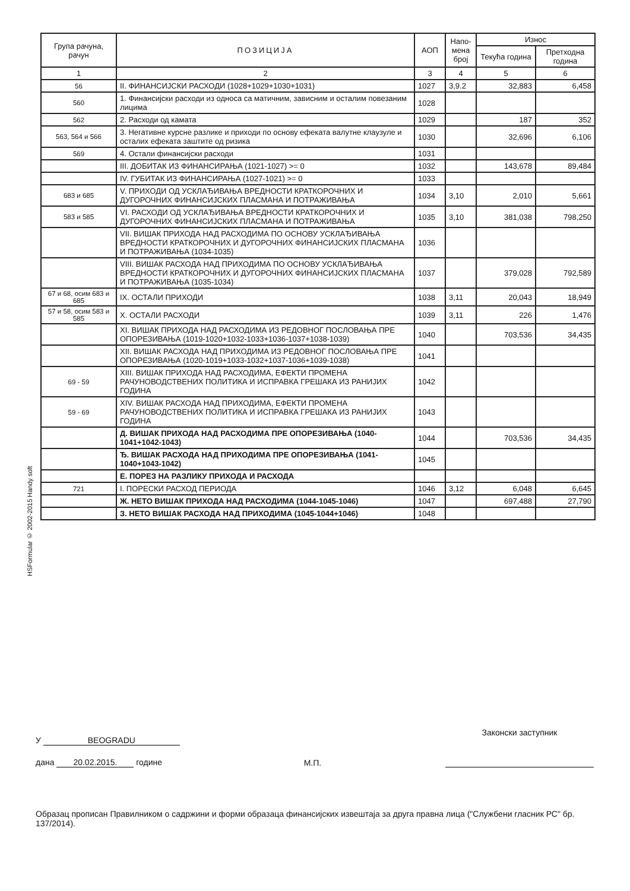HSFormular © 2002-2015 Handy soft
| Група рачуна, рачун | ПОЗИЦИЈА | АОП | Напо-мена број | Износ | |
| --- | --- | --- | --- | --- | --- |
| | | | | Текућа година | Претходна година |
| 1 | 2 | 3 | 4 | 5 | 6 |
| 56 | II. ФИНАНСИЈСКИ РАСХОДИ (1028+1029+1030+1031) | 1027 | 3,9.2 | 32,883 | 6,458 |
| 560 | 1. Финансијски расходи из односа са матичним, зависним и осталим повезаним лицима | 1028 | | | |
| 562 | 2. Расходи од камата | 1029 | | 187 | 352 |
| 563, 564 и 566 | 3. Негативне курсне разлике и приходи по основу ефеката валутне клаузуле и осталих ефеката заштите од ризика | 1030 | | 32,696 | 6,106 |
| 569 | 4. Остали финансијски расходи | 1031 | | | |
| | III. ДОБИТАК ИЗ ФИНАНСИРАЊА (1021-1027) >= 0 | 1032 | | 143,678 | 89,484 |
| | IV. ГУБИТАК ИЗ ФИНАНСИРАЊА (1027-1021) >= 0 | 1033 | | | |
| 683 и 685 | V. ПРИХОДИ ОД УСКЛАЂИВАЊА ВРЕДНОСТИ КРАТКОРОЧНИХ И ДУГОРОЧНИХ ФИНАНСИЈСКИХ ПЛАСМАНА И ПОТРАЖИВАЊА | 1034 | 3,10 | 2,010 | 5,661 |
| 583 и 585 | VI. РАСХОДИ ОД УСКЛАЂИВАЊА ВРЕДНОСТИ КРАТКОРОЧНИХ И ДУГОРОЧНИХ ФИНАНСИЈСКИХ ПЛАСМАНА И ПОТРАЖИВАЊА | 1035 | 3,10 | 381,038 | 798,250 |
| | VII. ВИШАК ПРИХОДА НАД РАСХОДИМА ПО ОСНОВУ УСКЛАЂИВАЊА ВРЕДНОСТИ КРАТКОРОЧНИХ И ДУГОРОЧНИХ ФИНАНСИЈСКИХ ПЛАСМАНА И ПОТРАЖИВАЊА (1034-1035) | 1036 | | | |
| | VIII. ВИШАК РАСХОДА НАД ПРИХОДИМА ПО ОСНОВУ УСКЛАЂИВАЊА ВРЕДНОСТИ КРАТКОРОЧНИХ И ДУГОРОЧНИХ ФИНАНСИЈСКИХ ПЛАСМАНА И ПОТРАЖИВАЊА (1035-1034) | 1037 | | 379,028 | 792,589 |
| 67 и 68, осим 683 и 685 | IX. ОСТАЛИ ПРИХОДИ | 1038 | 3,11 | 20,043 | 18,949 |
| 57 и 58, осим 583 и 585 | X. ОСТАЛИ РАСХОДИ | 1039 | 3,11 | 226 | 1,476 |
| | XI. ВИШАК ПРИХОДА НАД РАСХОДИМА ИЗ РЕДОВНОГ ПОСЛОВАЊА ПРЕ ОПОРЕЗИВАЊА (1019-1020+1032-1033+1036-1037+1038-1039) | 1040 | | 703,536 | 34,435 |
| | XII. ВИШАК РАСХОДА НАД ПРИХОДИМА ИЗ РЕДОВНОГ ПОСЛОВАЊА ПРЕ ОПОРЕЗИВАЊА (1020-1019+1033-1032+1037-1036+1039-1038) | 1041 | | | |
| 69 - 59 | XIII. ВИШАК ПРИХОДА НАД РАСХОДИМА, ЕФЕКТИ ПРОМЕНА РАЧУНОВОДСТВЕНИХ ПОЛИТИКА И ИСПРАВКА ГРЕШАКА ИЗ РАНИЈИХ ГОДИНА | 1042 | | | |
| 59 - 69 | XIV. ВИШАК РАСХОДА НАД ПРИХОДИМА, ЕФЕКТИ ПРОМЕНА РАЧУНОВОДСТВЕНИХ ПОЛИТИКА И ИСПРАВКА ГРЕШАКА ИЗ РАНИЈИХ ГОДИНА | 1043 | | | |
| | Д. ВИШАК ПРИХОДА НАД РАСХОДИМА ПРЕ ОПОРЕЗИВАЊА (1040-1041+1042-1043) | 1044 | | 703,536 | 34,435 |
| | Ђ. ВИШАК РАСХОДА НАД ПРИХОДИМА ПРЕ ОПОРЕЗИВАЊА (1041-1040+1043-1042) | 1045 | | | |
| | Е. ПОРЕЗ НА РАЗЛИКУ ПРИХОДА И РАСХОДА | | | | |
| 721 | I. ПОРЕСКИ РАСХОД ПЕРИОДА | 1046 | 3,12 | 6,048 | 6,645 |
| | Ж. НЕТО ВИШАК ПРИХОДА НАД РАСХОДИМА (1044-1045-1046) | 1047 | | 697,488 | 27,790 |
| | З. НЕТО ВИШАК РАСХОДА НАД ПРИХОДИМА (1045-1044+1046) | 1048 | | | |
У BEOGRADU
дана 20.02.2015. године
М.П.
Законски заступник
Образац прописан Правилником о садржини и форми образаца финансијских извештаја за друга правна лица ("Службени гласник РС" бр. 137/2014).